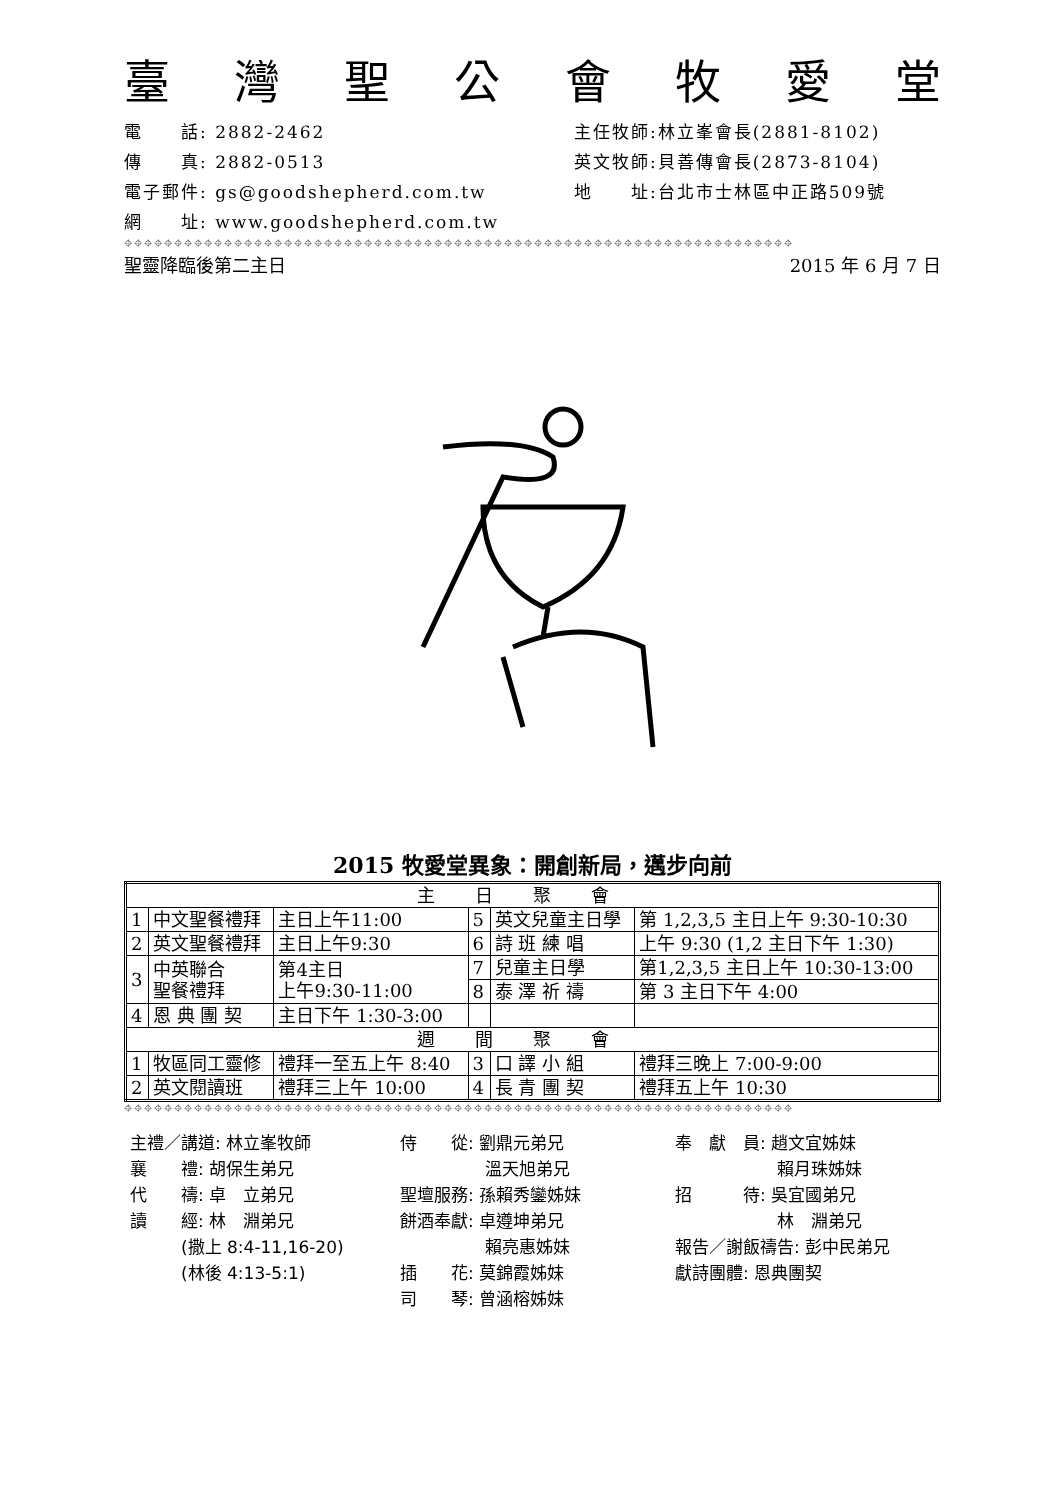臺灣聖公會牧愛堂
電　　話: 2882-2462
主任牧師:林立峯會長(2881-8102)
傳　　真: 2882-0513
英文牧師:貝善傳會長(2873-8104)
電子郵件: gs@goodshepherd.com.tw
地　　址:台北市士林區中正路509號
網　　址: www.goodshepherd.com.tw
⌖⌖⌖⌖⌖⌖⌖⌖⌖⌖⌖⌖⌖⌖⌖⌖⌖⌖⌖⌖⌖⌖⌖⌖⌖⌖⌖⌖⌖⌖⌖⌖⌖⌖⌖⌖⌖⌖⌖⌖⌖⌖⌖⌖⌖⌖⌖⌖⌖⌖⌖⌖⌖⌖⌖⌖⌖⌖⌖⌖⌖⌖⌖⌖⌖⌖⌖
聖靈降臨後第二主日 2015 年 6 月 7 日
2015 牧愛堂異象：開創新局，邁步向前
| 主日聚會 | | | | | |
| 1 | 中文聖餐禮拜 | 主日上午11:00 | 5 | 英文兒童主日學 | 第 1,2,3,5 主日上午 9:30-10:30 |
| 2 | 英文聖餐禮拜 | 主日上午9:30 | 6 | 詩 班 練 唱 | 上午 9:30 (1,2 主日下午 1:30) |
| 3 | 中英聯合 聖餐禮拜 | 第4主日 上午9:30-11:00 | 7 | 兒童主日學 | 第1,2,3,5 主日上午 10:30-13:00 |
| | | | 8 | 泰 澤 祈 禱 | 第 3 主日下午 4:00 |
| 4 | 恩 典 團 契 | 主日下午 1:30-3:00 | | | |
| 週間聚會 | | | | | |
| 1 | 牧區同工靈修 | 禮拜一至五上午 8:40 | 3 | 口 譯 小 組 | 禮拜三晚上 7:00-9:00 |
| 2 | 英文閱讀班 | 禮拜三上午 10:00 | 4 | 長 青 團 契 | 禮拜五上午 10:30 |
⌖⌖⌖⌖⌖⌖⌖⌖⌖⌖⌖⌖⌖⌖⌖⌖⌖⌖⌖⌖⌖⌖⌖⌖⌖⌖⌖⌖⌖⌖⌖⌖⌖⌖⌖⌖⌖⌖⌖⌖⌖⌖⌖⌖⌖⌖⌖⌖⌖⌖⌖⌖⌖⌖⌖⌖⌖⌖⌖⌖⌖⌖⌖⌖⌖⌖⌖
主禮／講道: 林立峯牧師
襄　　禮: 胡保生弟兄
代　　禱: 卓　立弟兄
讀　　經: 林　淵弟兄
　　　(撒上 8:4-11,16-20)
　　　(林後 4:13-5:1)
侍　　從: 劉鼎元弟兄
　　　　　溫天旭弟兄
聖壇服務: 孫賴秀鑾姊妹
餅酒奉獻: 卓遵坤弟兄
　　　　　賴亮惠姊妹
插　　花: 莫錦霞姊妹
司　　琴: 曾涵榕姊妹
奉　獻　員: 趙文宜姊妹
　　　　　　賴月珠姊妹
招　　　待: 吳宜國弟兄
　　　　　　林　淵弟兄
報告／謝飯禱告: 彭中民弟兄
獻詩團體: 恩典團契